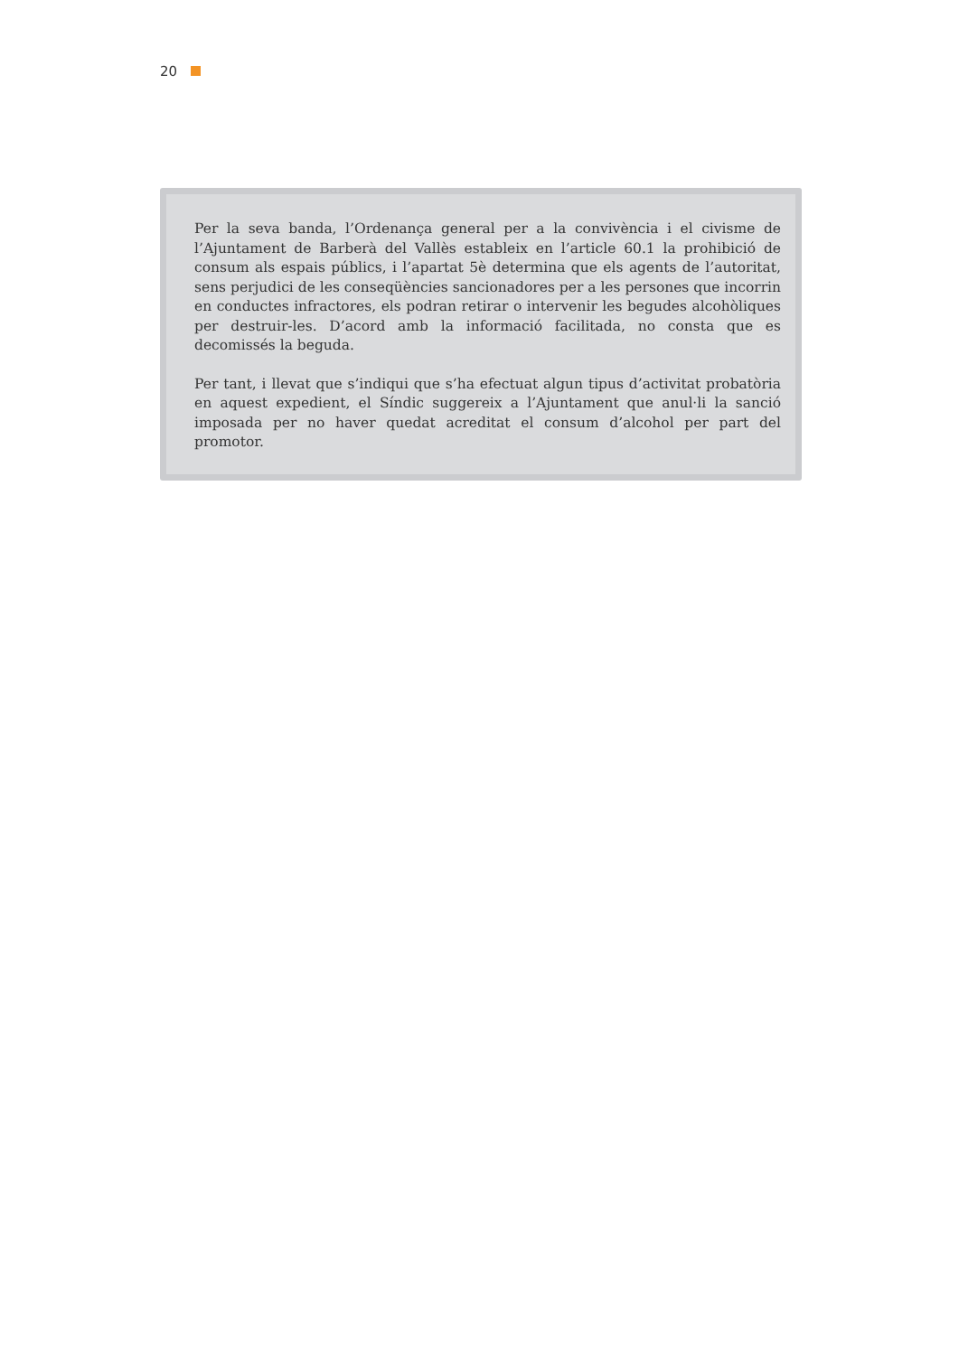20
Per la seva banda, l’Ordenança general per a la convivència i el civisme de l’Ajuntament de Barberà del Vallès estableix en l’article 60.1 la prohibició de consum als espais públics, i l’apartat 5è determina que els agents de l’autoritat, sens perjudici de les conseqüències sancionadores per a les persones que incorrin en conductes infractores, els podran retirar o intervenir les begudes alcohòliques per destruir-les. D’acord amb la informació facilitada, no consta que es decomissés la beguda.
Per tant, i llevat que s’indiqui que s’ha efectuat algun tipus d’activitat probatòria en aquest expedient, el Síndic suggereix a l’Ajuntament que anul·li la sanció imposada per no haver quedat acreditat el consum d’alcohol per part del promotor.